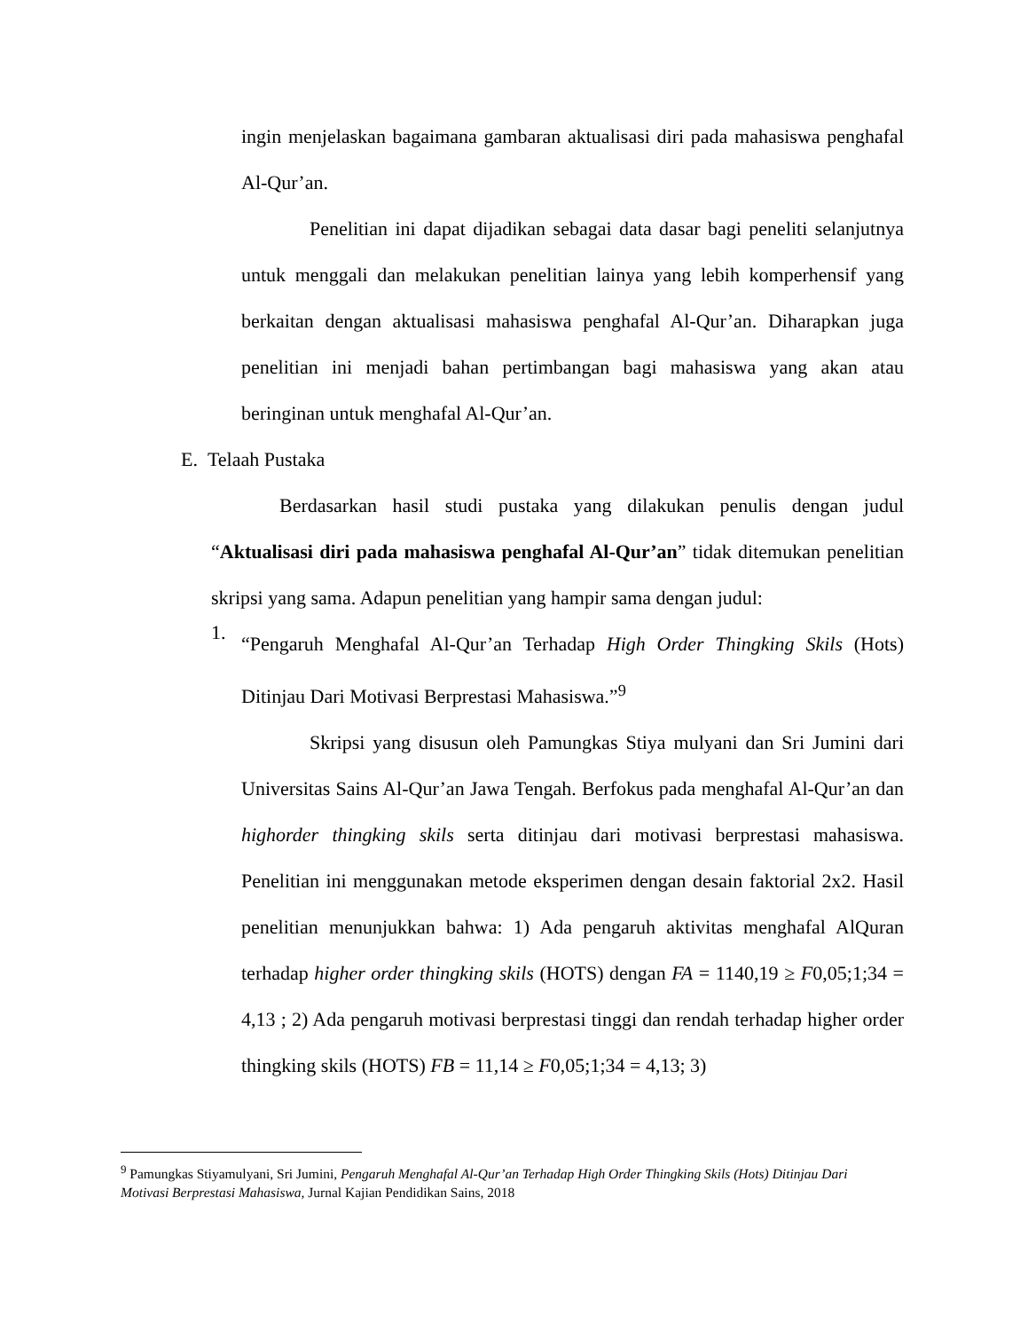ingin menjelaskan bagaimana gambaran aktualisasi diri pada mahasiswa penghafal Al-Qur’an.
Penelitian ini dapat dijadikan sebagai data dasar bagi peneliti selanjutnya untuk menggali dan melakukan penelitian lainya yang lebih komperhensif yang berkaitan dengan aktualisasi mahasiswa penghafal Al-Qur’an. Diharapkan juga penelitian ini menjadi bahan pertimbangan bagi mahasiswa yang akan atau beringinan untuk menghafal Al-Qur’an.
E. Telaah Pustaka
Berdasarkan hasil studi pustaka yang dilakukan penulis dengan judul “Aktualisasi diri pada mahasiswa penghafal Al-Qur’an” tidak ditemukan penelitian skripsi yang sama. Adapun penelitian yang hampir sama dengan judul:
1.
“Pengaruh Menghafal Al-Qur’an Terhadap High Order Thingking Skils (Hots) Ditinjau Dari Motivasi Berprestasi Mahasiswa.”<sup>9</sup>
Skripsi yang disusun oleh Pamungkas Stiya mulyani dan Sri Jumini dari Universitas Sains Al-Qur’an Jawa Tengah. Berfokus pada menghafal Al-Qur’an dan highorder thingking skils serta ditinjau dari motivasi berprestasi mahasiswa. Penelitian ini menggunakan metode eksperimen dengan desain faktorial 2x2. Hasil penelitian menunjukkan bahwa: 1) Ada pengaruh aktivitas menghafal AlQuran terhadap higher order thingking skils (HOTS) dengan FA = 1140,19 ≥ F0,05;1;34 = 4,13 ; 2) Ada pengaruh motivasi berprestasi tinggi dan rendah terhadap higher order thingking skils (HOTS) FB = 11,14 ≥ F0,05;1;34 = 4,13; 3)
<sup>9</sup> Pamungkas Stiyamulyani, Sri Jumini, Pengaruh Menghafal Al-Qur’an Terhadap High Order Thingking Skils (Hots) Ditinjau Dari Motivasi Berprestasi Mahasiswa, Jurnal Kajian Pendidikan Sains, 2018